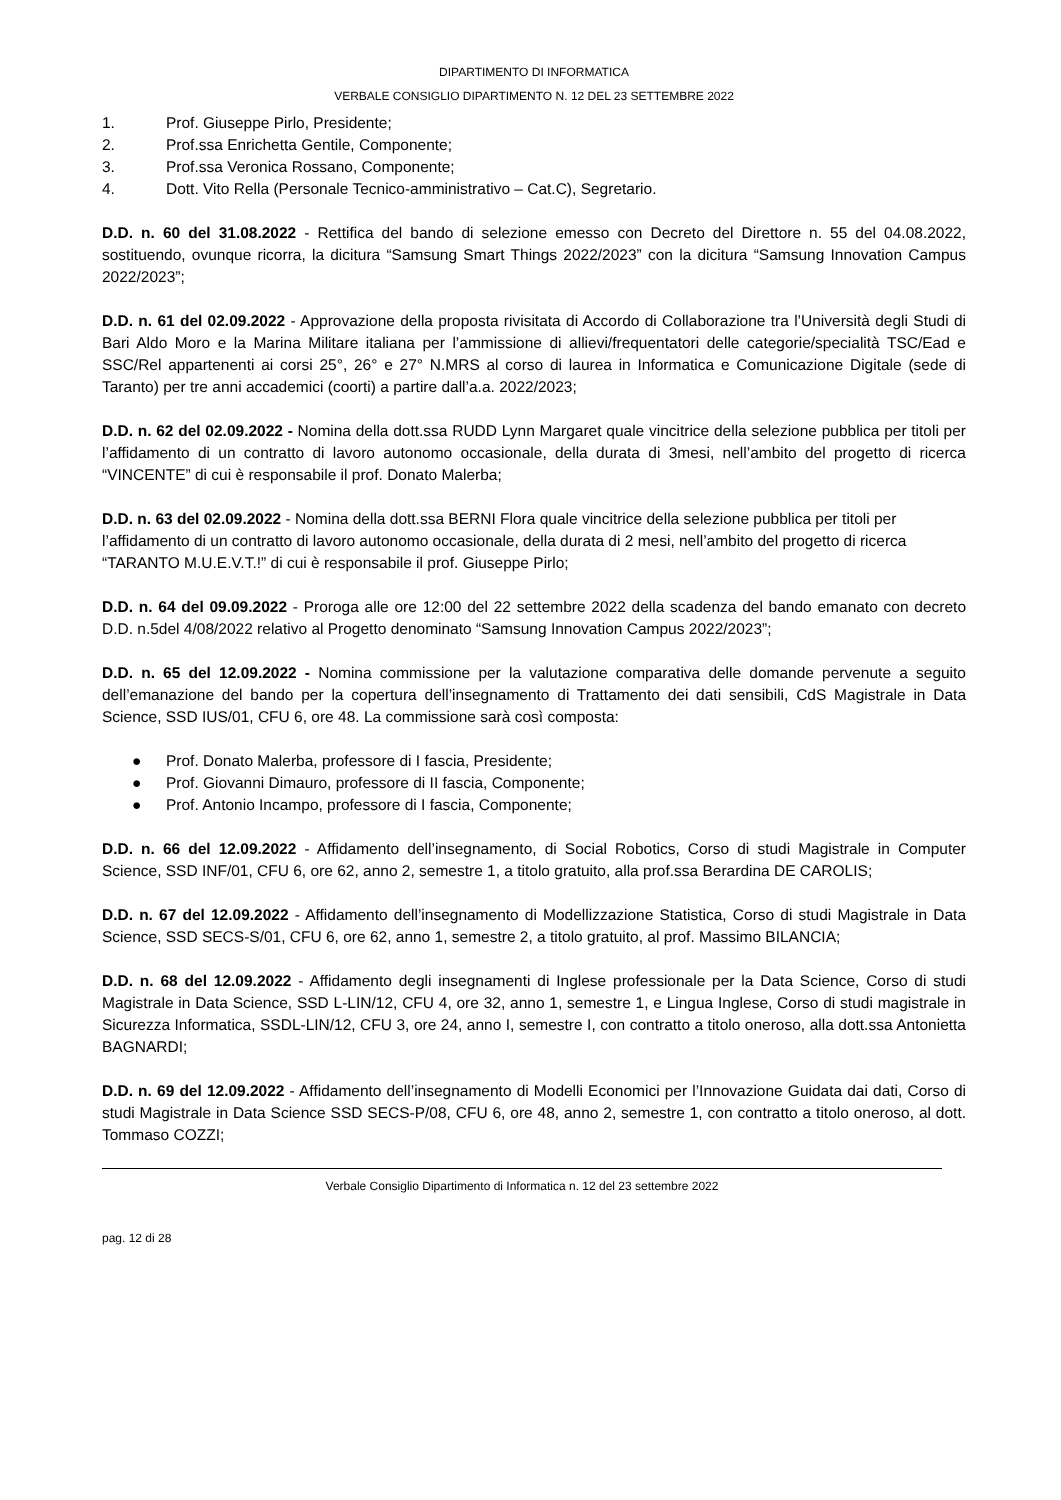DIPARTIMENTO DI INFORMATICA
VERBALE CONSIGLIO DIPARTIMENTO N. 12 DEL 23 SETTEMBRE 2022
1. Prof. Giuseppe Pirlo, Presidente;
2. Prof.ssa Enrichetta Gentile, Componente;
3. Prof.ssa Veronica Rossano, Componente;
4. Dott. Vito Rella (Personale Tecnico-amministrativo – Cat.C), Segretario.
D.D. n. 60 del 31.08.2022 - Rettifica del bando di selezione emesso con Decreto del Direttore n. 55 del 04.08.2022, sostituendo, ovunque ricorra, la dicitura “Samsung Smart Things 2022/2023” con la dicitura “Samsung Innovation Campus 2022/2023”;
D.D. n. 61 del 02.09.2022 - Approvazione della proposta rivisitata di Accordo di Collaborazione tra l’Università degli Studi di Bari Aldo Moro e la Marina Militare italiana per l’ammissione di allievi/frequentatori delle categorie/specialità TSC/Ead e SSC/Rel appartenenti ai corsi 25°, 26° e 27° N.MRS al corso di laurea in Informatica e Comunicazione Digitale (sede di Taranto) per tre anni accademici (coorti) a partire dall’a.a. 2022/2023;
D.D. n. 62 del 02.09.2022 - Nomina della dott.ssa RUDD Lynn Margaret quale vincitrice della selezione pubblica per titoli per l’affidamento di un contratto di lavoro autonomo occasionale, della durata di 3mesi, nell’ambito del progetto di ricerca “VINCENTE” di cui è responsabile il prof. Donato Malerba;
D.D. n. 63 del 02.09.2022 - Nomina della dott.ssa BERNI Flora quale vincitrice della selezione pubblica per titoli per l’affidamento di un contratto di lavoro autonomo occasionale, della durata di 2 mesi, nell’ambito del progetto di ricerca “TARANTO M.U.E.V.T.!” di cui è responsabile il prof. Giuseppe Pirlo;
D.D. n. 64 del 09.09.2022 - Proroga alle ore 12:00 del 22 settembre 2022 della scadenza del bando emanato con decreto D.D. n.5del 4/08/2022 relativo al Progetto denominato “Samsung Innovation Campus 2022/2023”;
D.D. n. 65 del 12.09.2022 - Nomina commissione per la valutazione comparativa delle domande pervenute a seguito dell’emanazione del bando per la copertura dell’insegnamento di Trattamento dei dati sensibili, CdS Magistrale in Data Science, SSD IUS/01, CFU 6, ore 48. La commissione sarà così composta:
● Prof. Donato Malerba, professore di I fascia, Presidente;
● Prof. Giovanni Dimauro, professore di II fascia, Componente;
● Prof. Antonio Incampo, professore di I fascia, Componente;
D.D. n. 66 del 12.09.2022 - Affidamento dell’insegnamento, di Social Robotics, Corso di studi Magistrale in Computer Science, SSD INF/01, CFU 6, ore 62, anno 2, semestre 1, a titolo gratuito, alla prof.ssa Berardina DE CAROLIS;
D.D. n. 67 del 12.09.2022 - Affidamento dell’insegnamento di Modellizzazione Statistica, Corso di studi Magistrale in Data Science, SSD SECS-S/01, CFU 6, ore 62, anno 1, semestre 2, a titolo gratuito, al prof. Massimo BILANCIA;
D.D. n. 68 del 12.09.2022 - Affidamento degli insegnamenti di Inglese professionale per la Data Science, Corso di studi Magistrale in Data Science, SSD L-LIN/12, CFU 4, ore 32, anno 1, semestre 1, e Lingua Inglese, Corso di studi magistrale in Sicurezza Informatica, SSDL-LIN/12, CFU 3, ore 24, anno I, semestre I, con contratto a titolo oneroso, alla dott.ssa Antonietta BAGNARDI;
D.D. n. 69 del 12.09.2022 - Affidamento dell’insegnamento di Modelli Economici per l’Innovazione Guidata dai dati, Corso di studi Magistrale in Data Science SSD SECS-P/08, CFU 6, ore 48, anno 2, semestre 1, con contratto a titolo oneroso, al dott. Tommaso COZZI;
Verbale Consiglio Dipartimento di Informatica n. 12 del 23 settembre 2022
pag. 12 di 28